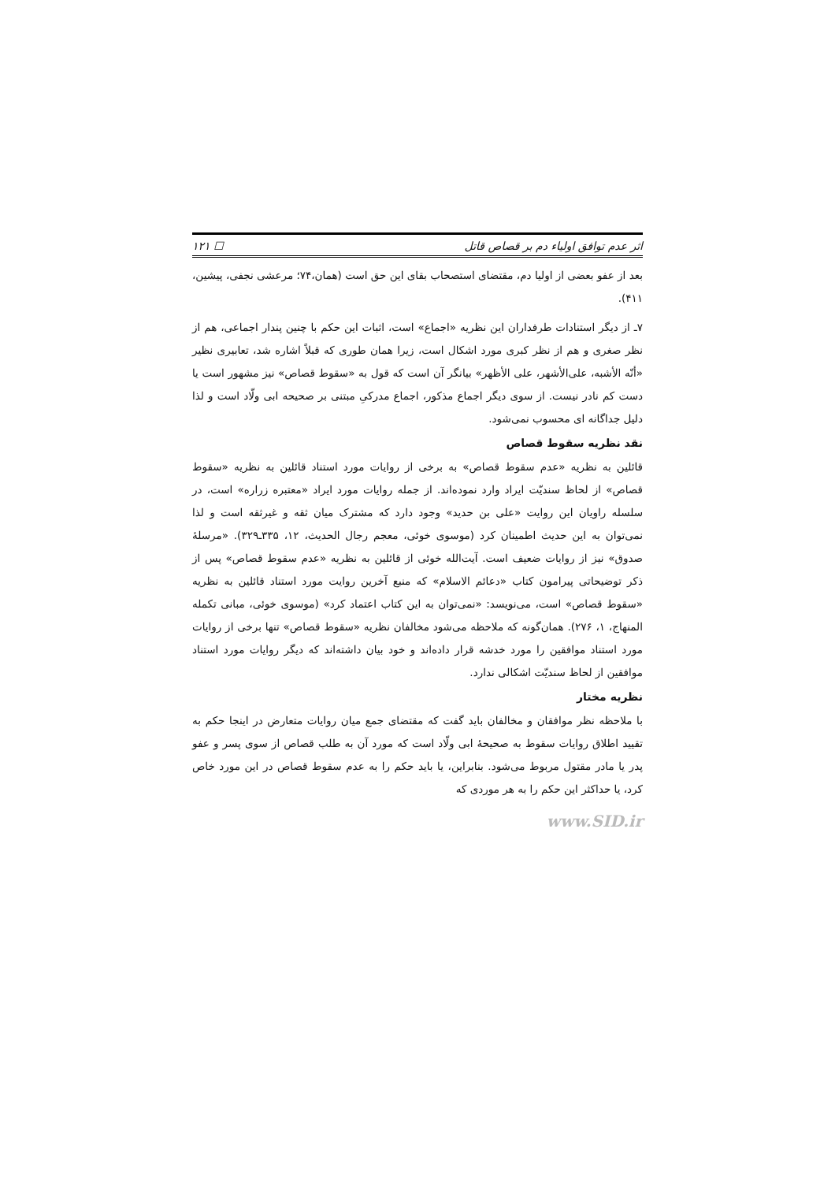اثر عدم توافق اولیاء دم بر قصاص قاتل ☐ ۱۲۱
بعد از عفو بعضی از اولیا دم، مقتضای استصحاب بقای این حق است (همان،۷۴؛ مرعشی نجفی، پیشین، ۴۱۱).
۷ـ از دیگر استنادات طرفداران این نظریه «اجماع» است، اثبات این حکم با چنین پندار اجماعی، هم از نظر صغری و هم از نظر کبری مورد اشکال است، زیرا همان طوری که قبلاً اشاره شد، تعابیری نظیر «أنّه الأشبه، علی‌الأشهر، علی الأظهر» بیانگر آن است که قول به «سقوط قصاص» نیز مشهور است یا دست کم نادر نیست. از سوی دیگر اجماع مذکور، اجماع مدرکیِ مبتنی بر صحیحه ابی ولّاد است و لذا دلیل جداگانه ای محسوب نمی‌شود.
نقد نظریه سقوط قصاص
قائلین به نظریه «عدم سقوط قصاص» به برخی از روایات مورد استناد قائلین به نظریه «سقوط قصاص» از لحاظ سندیّت ایراد وارد نموده‌اند. از جمله روایات مورد ایراد «معتبره زراره» است، در سلسله راویان این روایت «علی بن حدید» وجود دارد که مشترک میان ثقه و غیرثقه است و لذا نمی‌توان به این حدیث اطمینان کرد (موسوی خوئی، معجم رجال الحدیث، ۱۲، ۳۳۵ـ۳۲۹). «مرسلهٔ صدوق» نیز از روایات ضعیف است. آیت‌الله خوئی از قائلین به نظریه «عدم سقوط قصاص» پس از ذکر توضیحاتی پیرامون کتاب «دعائم الاسلام» که منبع آخرین روایت مورد استناد قائلین به نظریه «سقوط قصاص» است، می‌نویسد: «نمی‌توان به این کتاب اعتماد کرد» (موسوی خوئی، مبانی تکمله المنهاج، ۱، ۲۷۶). همان‌گونه که ملاحظه می‌شود مخالفان نظریه «سقوط قصاص» تنها برخی از روایات مورد استناد موافقین را مورد خدشه قرار داده‌اند و خود بیان داشته‌اند که دیگر روایات مورد استناد موافقین از لحاظ سندیّت اشکالی ندارد.
نظریه مختار
با ملاحظه نظر موافقان و مخالفان باید گفت که مقتضای جمع میان روایات متعارض در اینجا حکم به تقیید اطلاق روایات سقوط به صحیحهٔ ابی ولّاد است که مورد آن به طلب قصاص از سوی پسر و عفو پدر یا مادر مقتول مربوط می‌شود. بنابراین، یا باید حکم را به عدم سقوط قصاص در این مورد خاص کرد، یا حداکثر این حکم را به هر موردی که
www.SID.ir